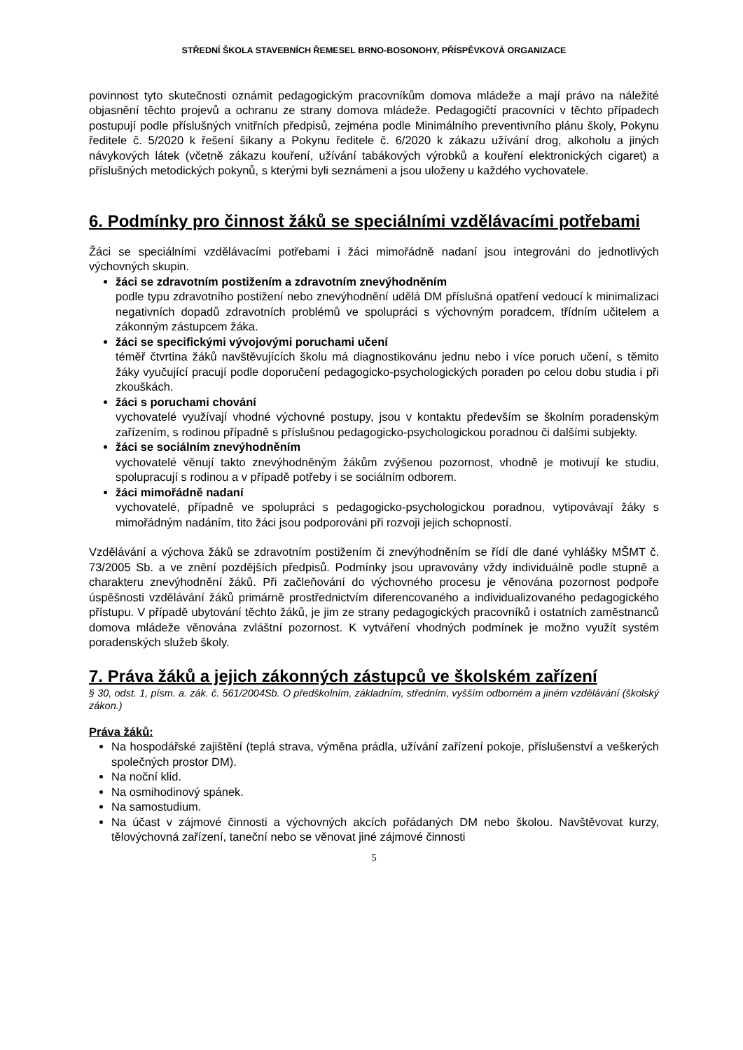STŘEDNÍ ŠKOLA STAVEBNÍCH ŘEMESEL BRNO-BOSONOHY, PŘÍSPĚVKOVÁ ORGANIZACE
povinnost tyto skutečnosti oznámit pedagogickým pracovníkům domova mládeže a mají právo na náležité objasnění těchto projevů a ochranu ze strany domova mládeže. Pedagogičtí pracovníci v těchto případech postupují podle příslušných vnitřních předpisů, zejména podle Minimálního preventivního plánu školy, Pokynu ředitele č. 5/2020 k řešení šikany a Pokynu ředitele č. 6/2020 k zákazu užívání drog, alkoholu a jiných návykových látek (včetně zákazu kouření, užívání tabákových výrobků a kouření elektronických cigaret) a příslušných metodických pokynů, s kterými byli seznámeni a jsou uloženy u každého vychovatele.
6. Podmínky pro činnost žáků se speciálními vzdělávacími potřebami
Žáci se speciálními vzdělávacími potřebami i žáci mimořádně nadaní jsou integrováni do jednotlivých výchovných skupin.
žáci se zdravotním postižením a zdravotním znevýhodněním
podle typu zdravotního postižení nebo znevýhodnění udělá DM příslušná opatření vedoucí k minimalizaci negativních dopadů zdravotních problémů ve spolupráci s výchovným poradcem, třídním učitelem a zákonným zástupcem žáka.
žáci se specifickými vývojovými poruchami učení
téměř čtvrtina žáků navštěvujících školu má diagnostikovánu jednu nebo i více poruch učení, s těmito žáky vyučující pracují podle doporučení pedagogicko-psychologických poraden po celou dobu studia i při zkouškách.
žáci s poruchami chování
vychovatelé využívají vhodné výchovné postupy, jsou v kontaktu především se školním poradenským zařízením, s rodinou případně s příslušnou pedagogicko-psychologickou poradnou či dalšími subjekty.
žáci se sociálním znevýhodněním
vychovatelé věnují takto znevýhodněným žákům zvýšenou pozornost, vhodně je motivují ke studiu, spolupracují s rodinou a v případě potřeby i se sociálním odborem.
žáci mimořádně nadaní
vychovatelé, případně ve spolupráci s pedagogicko-psychologickou poradnou, vytipovávají žáky s mimořádným nadáním, tito žáci jsou podporováni při rozvoji jejich schopností.
Vzdělávání a výchova žáků se zdravotním postižením či znevýhodněním se řídí dle dané vyhlášky MŠMT č. 73/2005 Sb. a ve znění pozdějších předpisů. Podmínky jsou upravovány vždy individuálně podle stupně a charakteru znevýhodnění žáků. Při začleňování do výchovného procesu je věnována pozornost podpoře úspěšnosti vzdělávání žáků primárně prostřednictvím diferencovaného a individualizovaného pedagogického přístupu. V případě ubytování těchto žáků, je jim ze strany pedagogických pracovníků i ostatních zaměstnanců domova mládeže věnována zvláštní pozornost. K vytváření vhodných podmínek je možno využít systém poradenských služeb školy.
7. Práva žáků a jejich zákonných zástupců ve školském zařízení
§ 30, odst. 1, písm. a. zák. č. 561/2004Sb. O předškolním, základním, středním, vyšším odborném a jiném vzdělávání (školský zákon.)
Práva žáků:
Na hospodářské zajištění (teplá strava, výměna prádla, užívání zařízení pokoje, příslušenství a veškerých společných prostor DM).
Na noční klid.
Na osmihodinový spánek.
Na samostudium.
Na účast v zájmové činnosti a výchovných akcích pořádaných DM nebo školou. Navštěvovat kurzy, tělovýchovná zařízení, taneční nebo se věnovat jiné zájmové činnosti
5